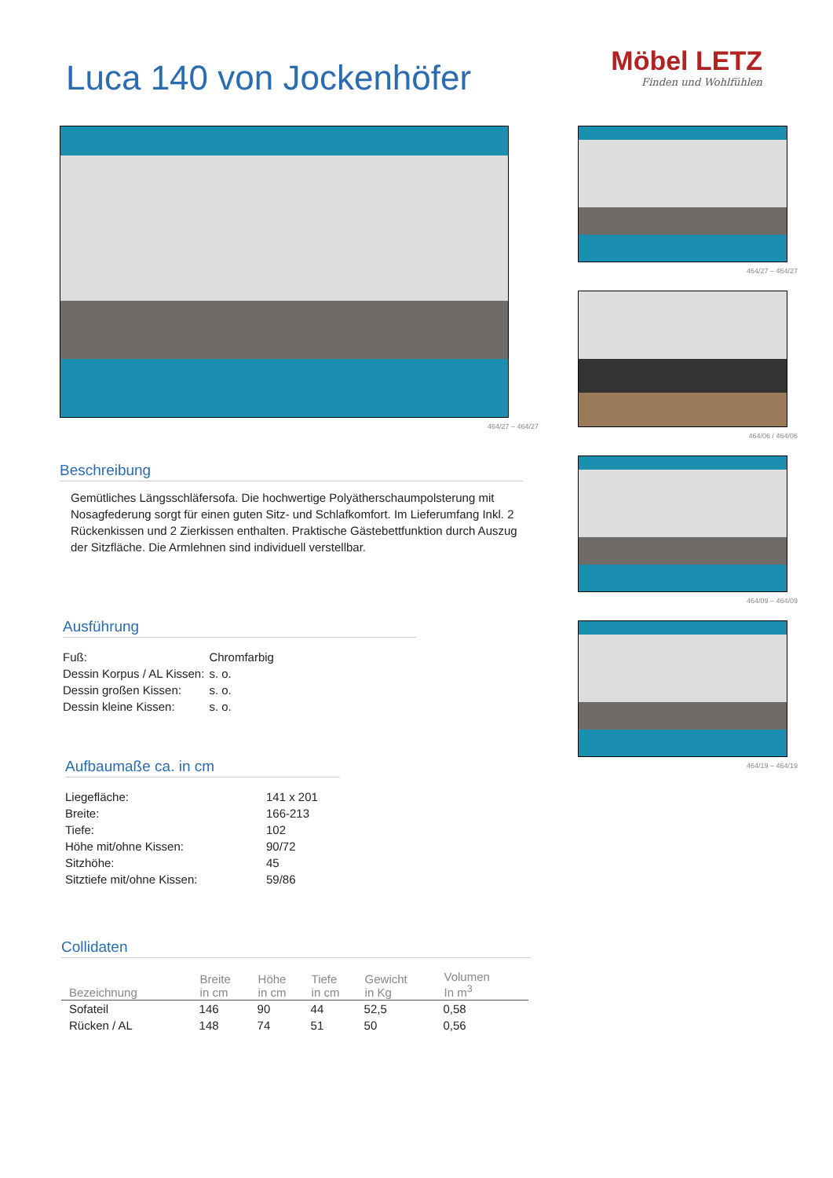Luca 140 von Jockenhöfer
Möbel LETZ
Finden und Wohlfühlen
464/27 – 464/27
Beschreibung
Gemütliches Längsschläfersofa. Die hochwertige Polyätherschaumpolsterung mit Nosagfederung sorgt für einen guten Sitz- und Schlafkomfort. Im Lieferumfang Inkl. 2 Rückenkissen und 2 Zierkissen enthalten. Praktische Gästebettfunktion durch Auszug der Sitzfläche. Die Armlehnen sind individuell verstellbar.
Ausführung
| Fuß: | Chromfarbig |
| Dessin Korpus / AL Kissen: | s. o. |
| Dessin großen Kissen: | s. o. |
| Dessin kleine Kissen: | s. o. |
Aufbaumaße ca. in cm
| Liegefläche: | 141 x 201 |
| Breite: | 166-213 |
| Tiefe: | 102 |
| Höhe mit/ohne Kissen: | 90/72 |
| Sitzhöhe: | 45 |
| Sitztiefe mit/ohne Kissen: | 59/86 |
Collidaten
| Bezeichnung | Breite in cm | Höhe in cm | Tiefe in cm | Gewicht in Kg | Volumen In m<sup>3</sup> |
| --- | --- | --- | --- | --- | --- |
| Sofateil | 146 | 90 | 44 | 52,5 | 0,58 |
| Rücken / AL | 148 | 74 | 51 | 50 | 0,56 |
464/27 – 464/27
464/06 / 464/06
464/09 – 464/09
464/19 – 464/19